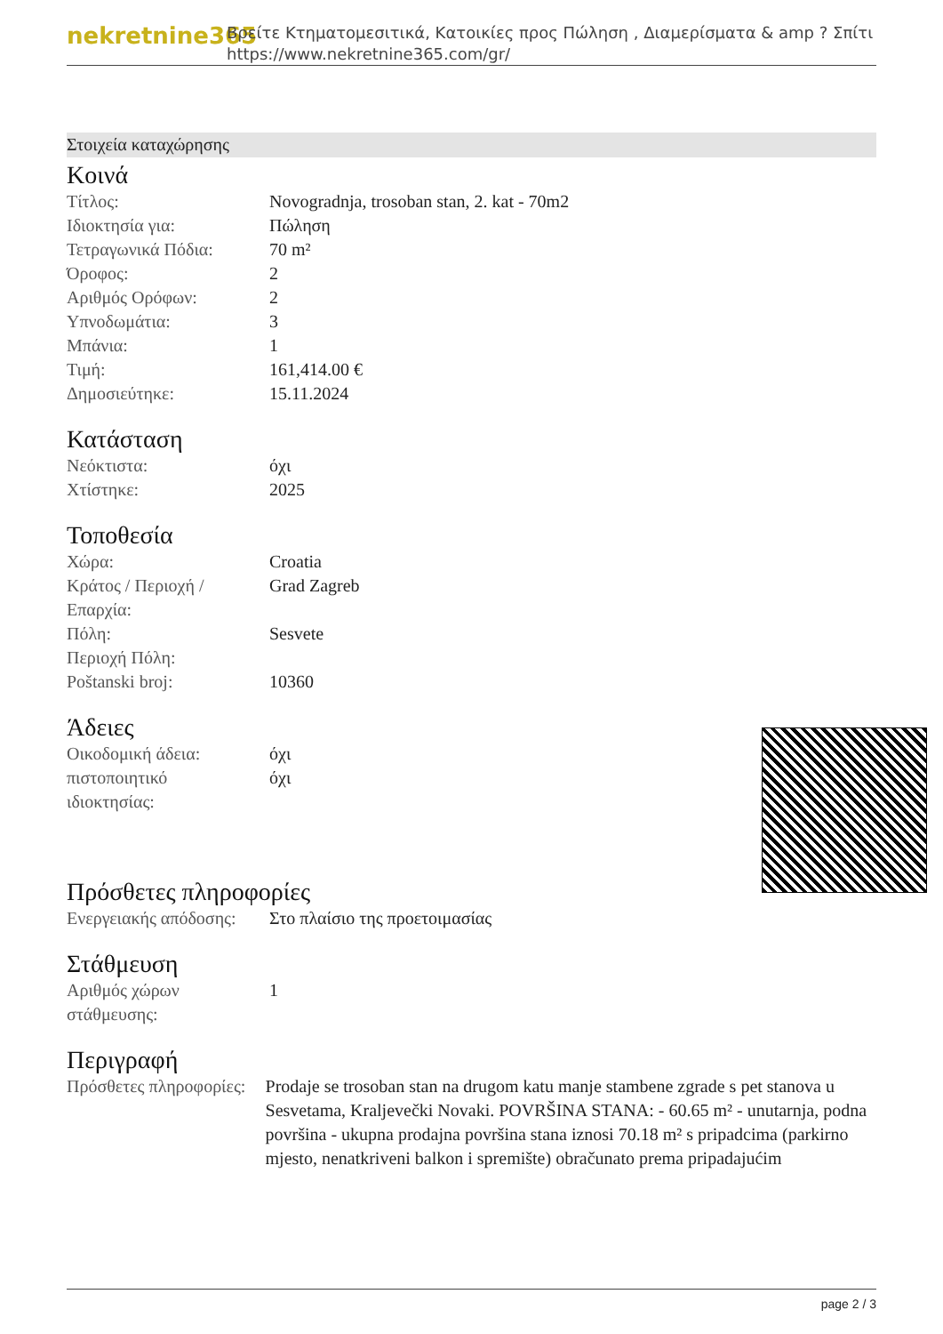nekretnine365
Βρείτε Κτηματομεσιτικά, Κατοικίες προς Πώληση , Διαμερίσματα & amp ? Σπίτι
https://www.nekretnine365.com/gr/
Στοιχεία καταχώρησης
Κοινά
| Τίτλος: | Novogradnja, trosoban stan, 2. kat - 70m2 |
| Ιδιοκτησία για: | Πώληση |
| Τετραγωνικά Πόδια: | 70 m² |
| Όροφος: | 2 |
| Αριθμός Ορόφων: | 2 |
| Υπνοδωμάτια: | 3 |
| Μπάνια: | 1 |
| Τιμή: | 161,414.00 € |
| Δημοσιεύτηκε: | 15.11.2024 |
Κατάσταση
| Νεόκτιστα: | όχι |
| Χτίστηκε: | 2025 |
Τοποθεσία
| Χώρα: | Croatia |
| Κράτος / Περιοχή / Επαρχία: | Grad Zagreb |
| Πόλη: | Sesvete |
| Περιοχή Πόλη: | |
| Poštanski broj: | 10360 |
Άδειες
| Οικοδομική άδεια: | όχι |
| πιστοποιητικό ιδιοκτησίας: | όχι |
Πρόσθετες πληροφορίες
| Ενεργειακής απόδοσης: | Στο πλαίσιο της προετοιμασίας |
Στάθμευση
| Αριθμός χώρων στάθμευσης: | 1 |
Περιγραφή
| Πρόσθετες πληροφορίες: | Prodaje se trosoban stan na drugom katu manje stambene zgrade s pet stanova u Sesvetama, Kraljevečki Novaki. POVRŠINA STANA: - 60.65 m² - unutarnja, podna površina - ukupna prodajna površina stana iznosi 70.18 m² s pripadcima (parkirno mjesto, nenatkriveni balkon i spremište) obračunato prema pripadajućim |
page 2 / 3